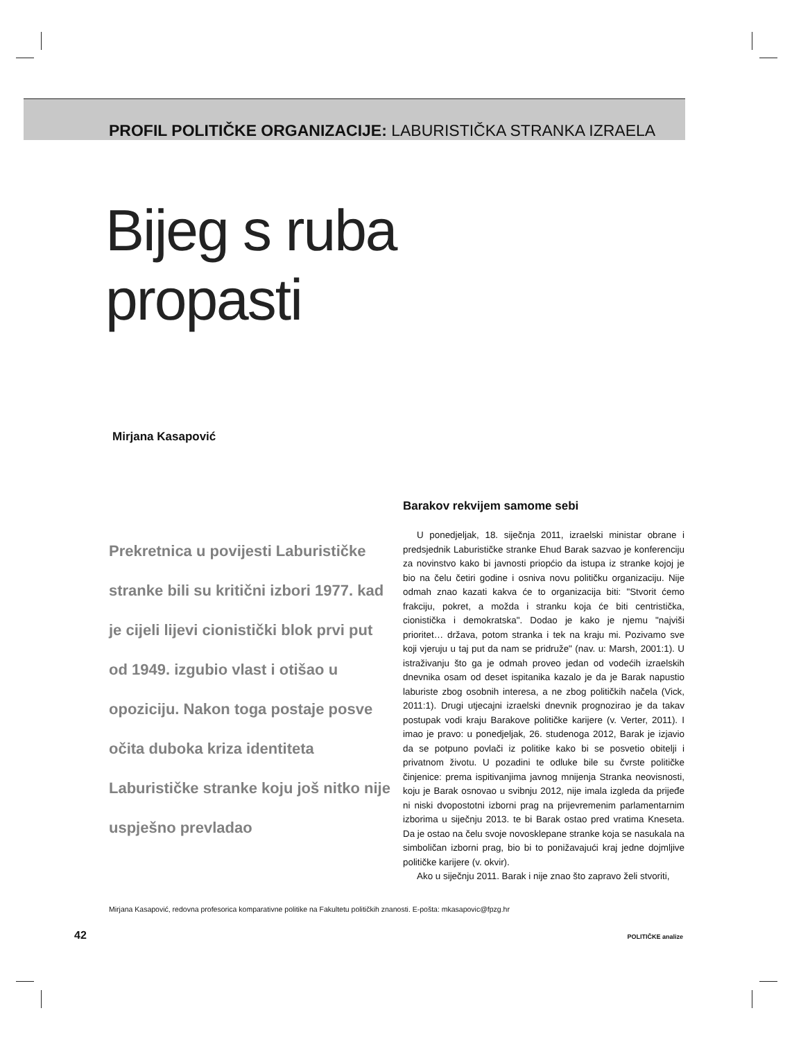PROFIL POLITIČKE ORGANIZACIJE: LABURISTIČKA STRANKA IZRAELA
Bijeg s ruba
propasti
Mirjana Kasapović
Prekretnica u povijesti Laburističke stranke bili su kritični izbori 1977. kad je cijeli lijevi cionistički blok prvi put od 1949. izgubio vlast i otišao u opoziciju. Nakon toga postaje posve očita duboka kriza identiteta Laburističke stranke koju još nitko nije uspješno prevladao
Barakov rekvijem samome sebi
U ponedjeljak, 18. siječnja 2011, izraelski ministar obrane i predsjednik Laburističke stranke Ehud Barak sazvao je konferenciju za novinstvo kako bi javnosti priopćio da istupa iz stranke kojoj je bio na čelu četiri godine i osniva novu političku organizaciju. Nije odmah znao kazati kakva će to organizacija biti: "Stvorit ćemo frakciju, pokret, a možda i stranku koja će biti centristička, cionistička i demokratska". Dodao je kako je njemu "najviši prioritet… država, potom stranka i tek na kraju mi. Pozivamo sve koji vjeruju u taj put da nam se pridruže" (nav. u: Marsh, 2001:1). U istraživanju što ga je odmah proveo jedan od vodećih izraelskih dnevnika osam od deset ispitanika kazalo je da je Barak napustio laburiste zbog osobnih interesa, a ne zbog političkih načela (Vick, 2011:1). Drugi utjecajni izraelski dnevnik prognozirao je da takav postupak vodi kraju Barakove političke karijere (v. Verter, 2011). I imao je pravo: u ponedjeljak, 26. studenoga 2012, Barak je izjavio da se potpuno povlači iz politike kako bi se posvetio obitelji i privatnom životu. U pozadini te odluke bile su čvrste političke činjenice: prema ispitivanjima javnog mnijenja Stranka neovisnosti, koju je Barak osnovao u svibnju 2012, nije imala izgleda da prijeđe ni niski dvopostotni izborni prag na prijevremenim parlamentarnim izborima u siječnju 2013. te bi Barak ostao pred vratima Kneseta. Da je ostao na čelu svoje novosklepane stranke koja se nasukala na simboličan izborni prag, bio bi to ponižavajući kraj jedne dojmljive političke karijere (v. okvir).
Ako u siječnju 2011. Barak i nije znao što zapravo želi stvoriti,
Mirjana Kasapović, redovna profesorica komparativne politike na Fakultetu političkih znanosti. E-pošta: mkasapovic@fpzg.hr
42 POLITIČKE analize